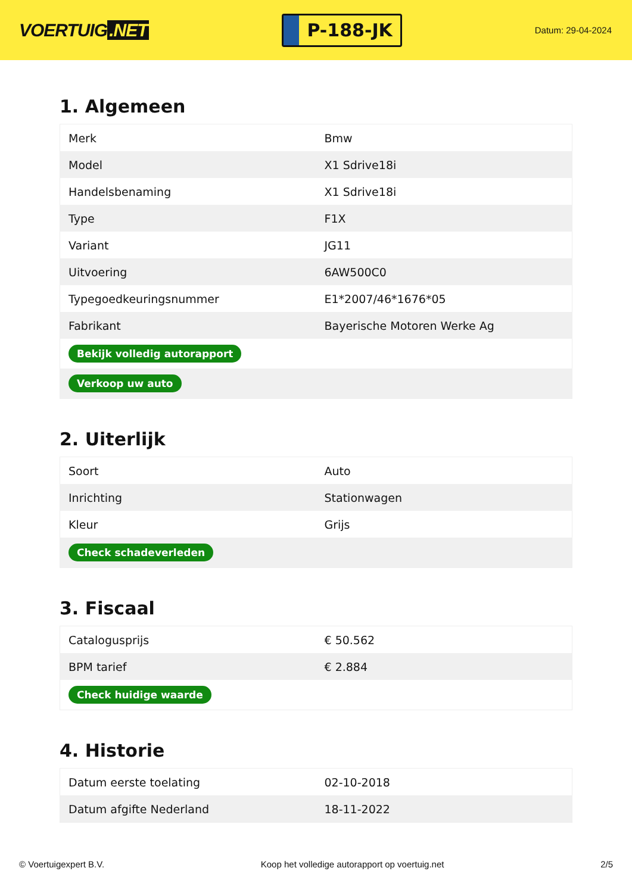VOERTUIG.NET
P-188-JK
Datum: 29-04-2024
1. Algemeen
| Merk | Bmw |
| Model | X1 Sdrive18i |
| Handelsbenaming | X1 Sdrive18i |
| Type | F1X |
| Variant | JG11 |
| Uitvoering | 6AW500C0 |
| Typegoedkeuringsnummer | E1*2007/46*1676*05 |
| Fabrikant | Bayerische Motoren Werke Ag |
| Bekijk volledig autorapport | |
| Verkoop uw auto | |
2. Uiterlijk
| Soort | Auto |
| Inrichting | Stationwagen |
| Kleur | Grijs |
| Check schadeverleden | |
3. Fiscaal
| Catalogusprijs | € 50.562 |
| BPM tarief | € 2.884 |
| Check huidige waarde | |
4. Historie
| Datum eerste toelating | 02-10-2018 |
| Datum afgifte Nederland | 18-11-2022 |
© Voertuigexpert B.V. Koop het volledige autorapport op voertuig.net 2/5